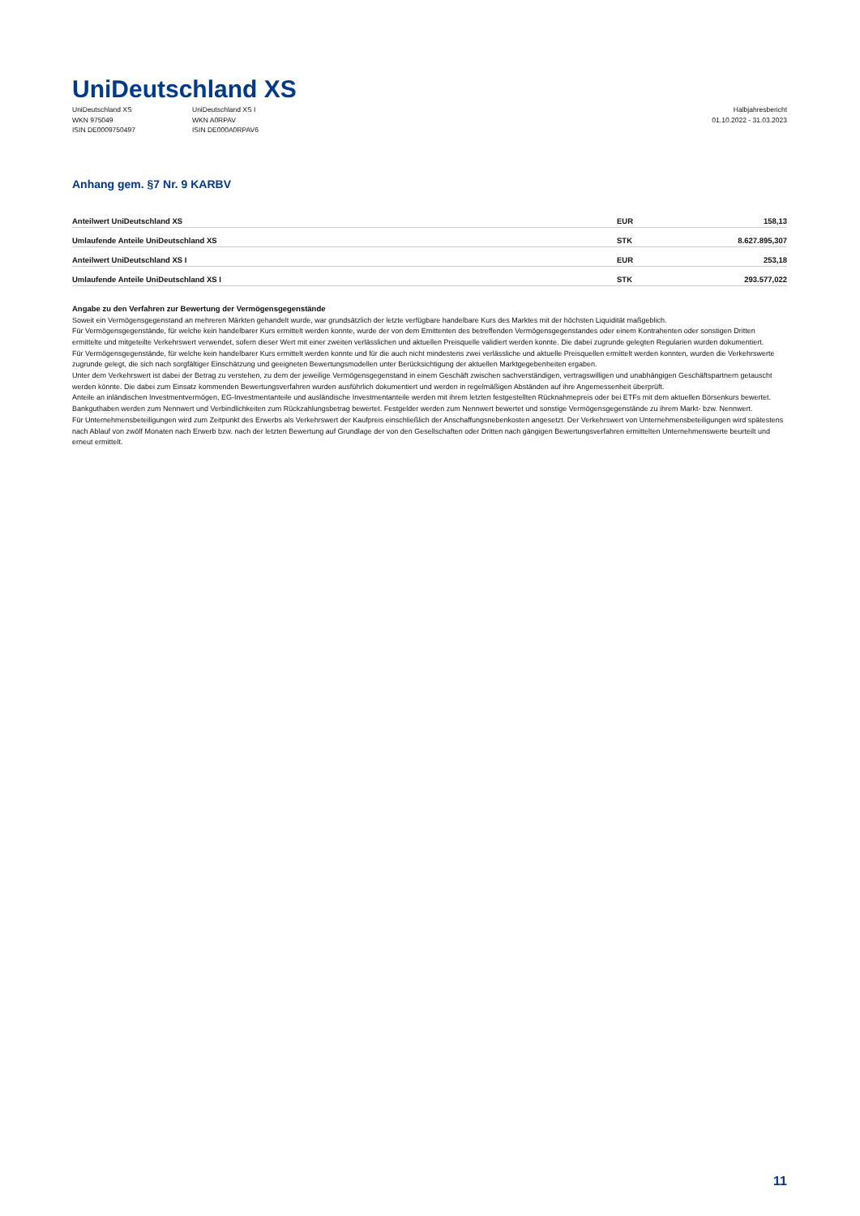UniDeutschland XS
UniDeutschland XS
WKN 975049
ISIN DE0009750497
UniDeutschland XS I
WKN A0RPAV
ISIN DE000A0RPAV6
Halbjahresbericht
01.10.2022 - 31.03.2023
Anhang gem. §7 Nr. 9 KARBV
| Anteilwert UniDeutschland XS | EUR | 158,13 |
| Umlaufende Anteile UniDeutschland XS | STK | 8.627.895,307 |
| Anteilwert UniDeutschland XS I | EUR | 253,18 |
| Umlaufende Anteile UniDeutschland XS I | STK | 293.577,022 |
Angabe zu den Verfahren zur Bewertung der Vermögensgegenstände
Soweit ein Vermögensgegenstand an mehreren Märkten gehandelt wurde, war grundsätzlich der letzte verfügbare handelbare Kurs des Marktes mit der höchsten Liquidität maßgeblich.
Für Vermögensgegenstände, für welche kein handelbarer Kurs ermittelt werden konnte, wurde der von dem Emittenten des betreffenden Vermögensgegenstandes oder einem Kontrahenten oder sonstigen Dritten ermittelte und mitgeteilte Verkehrswert verwendet, sofern dieser Wert mit einer zweiten verlässlichen und aktuellen Preisquelle validiert werden konnte. Die dabei zugrunde gelegten Regularien wurden dokumentiert.
Für Vermögensgegenstände, für welche kein handelbarer Kurs ermittelt werden konnte und für die auch nicht mindestens zwei verlässliche und aktuelle Preisquellen ermittelt werden konnten, wurden die Verkehrswerte zugrunde gelegt, die sich nach sorgfältiger Einschätzung und geeigneten Bewertungsmodellen unter Berücksichtigung der aktuellen Marktgegebenheiten ergaben.
Unter dem Verkehrswert ist dabei der Betrag zu verstehen, zu dem der jeweilige Vermögensgegenstand in einem Geschäft zwischen sachverständigen, vertragswilligen und unabhängigen Geschäftspartnern getauscht werden könnte. Die dabei zum Einsatz kommenden Bewertungsverfahren wurden ausführlich dokumentiert und werden in regelmäßigen Abständen auf ihre Angemessenheit überprüft.
Anteile an inländischen Investmentvermögen, EG-Investmentanteile und ausländische Investmentanteile werden mit ihrem letzten festgestellten Rücknahmepreis oder bei ETFs mit dem aktuellen Börsenkurs bewertet.
Bankguthaben werden zum Nennwert und Verbindlichkeiten zum Rückzahlungsbetrag bewertet. Festgelder werden zum Nennwert bewertet und sonstige Vermögensgegenstände zu ihrem Markt- bzw. Nennwert.
Für Unternehmensbeteiligungen wird zum Zeitpunkt des Erwerbs als Verkehrswert der Kaufpreis einschließlich der Anschaffungsnebenkosten angesetzt. Der Verkehrswert von Unternehmensbeteiligungen wird spätestens nach Ablauf von zwölf Monaten nach Erwerb bzw. nach der letzten Bewertung auf Grundlage der von den Gesellschaften oder Dritten nach gängigen Bewertungsverfahren ermittelten Unternehmenswerte beurteilt und erneut ermittelt.
11